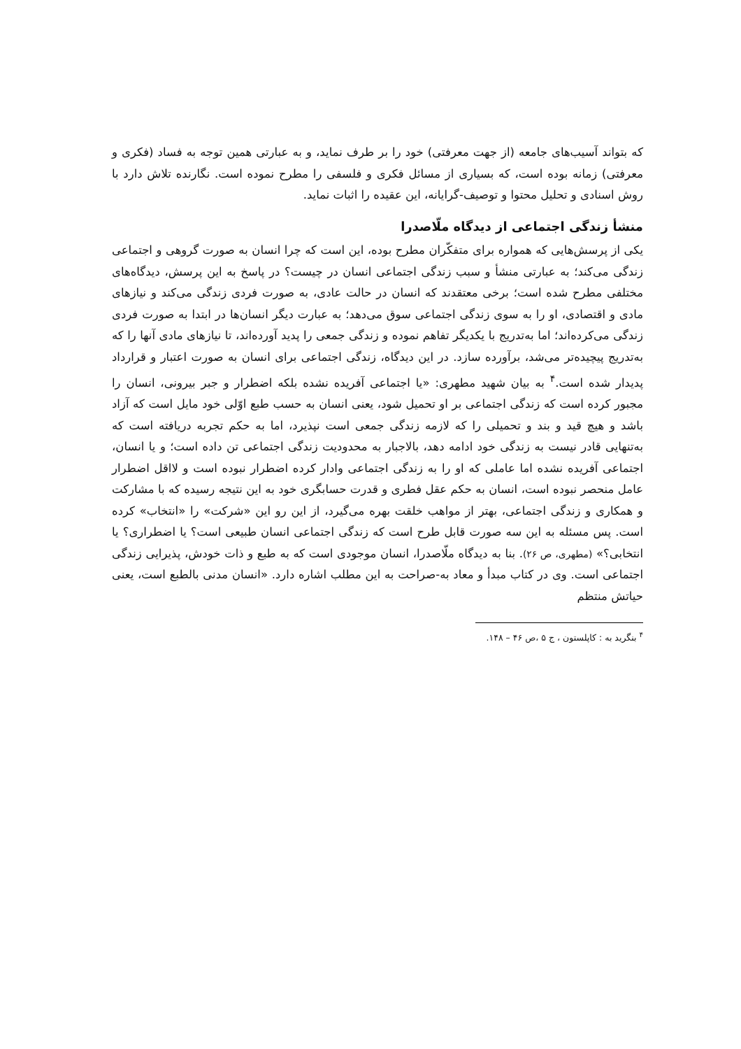که بتواند آسیب‌های جامعه (از جهت معرفتی) خود را بر طرف نماید، و به عبارتی همین توجه به فساد (فکری و معرفتی) زمانه بوده است، که بسیاری از مسائل فکری و فلسفی را مطرح نموده است. نگارنده تلاش دارد با روش اسنادی و تحلیل محتوا و توصیف-گرایانه، این عقیده را اثبات نماید.
منشأ زندگی اجتماعی از دیدگاه ملّاصدرا
یکی از پرسش‌هایی که همواره برای متفکّران مطرح بوده، این است که چرا انسان به صورت گروهی و اجتماعی زندگی می‌کند؛ به عبارتی منشأ و سبب زندگی اجتماعی انسان در چیست؟ در پاسخ به این پرسش، دیدگاه‌های مختلفی مطرح شده است؛ برخی معتقدند که انسان در حالت عادی، به صورت فردی زندگی می‌کند و نیازهای مادی و اقتصادی، او را به سوی زندگی اجتماعی سوق می‌دهد؛ به عبارت دیگر انسان‌ها در ابتدا به صورت فردی زندگی می‌کرده‌اند؛ اما به‌تدریج با یکدیگر تفاهم نموده و زندگی جمعی را پدید آورده‌اند، تا نیازهای مادی آنها را که به‌تدریج پیچیده‌تر می‌شد، برآورده سازد. در این دیدگاه، زندگی اجتماعی برای انسان به صورت اعتبار و قرارداد پدیدار شده است.<sup>۴</sup> به بیان شهید مطهری: «یا اجتماعی آفریده نشده بلکه اضطرار و جبر بیرونی، انسان را مجبور کرده است که زندگی اجتماعی بر او تحمیل شود، یعنی انسان به حسب طبع اوّلی خود مایل است که آزاد باشد و هیچ قید و بند و تحمیلی را که لازمه زندگی جمعی است نپذیرد، اما به حکم تجربه دریافته است که به‌تنهایی قادر نیست به زندگی خود ادامه دهد، بالاجبار به محدودیت زندگی اجتماعی تن داده است؛ و یا انسان، اجتماعی آفریده نشده اما عاملی که او را به زندگی اجتماعی وادار کرده اضطرار نبوده است و لااقل اضطرار عامل منحصر نبوده است، انسان به حکم عقل فطری و قدرت حسابگری خود به این نتیجه رسیده که با مشارکت و همکاری و زندگی اجتماعی، بهتر از مواهب خلقت بهره می‌گیرد، از این رو این «شرکت» را «انتخاب» کرده است. پس مسئله به این سه صورت قابل طرح است که زندگی اجتماعی انسان طبیعی است؟ یا اضطراری؟ یا انتخابی؟» (مطهری، ص ۲۶). بنا به دیدگاه ملّاصدرا، انسان موجودی است که به طبع و ذات خودش، پذیرایی زندگی اجتماعی است. وی در کتاب مبدأ و معاد به-صراحت به این مطلب اشاره دارد. «انسان مدنی بالطبع است، یعنی حیاتش منتظم
<sup>۴</sup> بنگرید به : کاپلستون ، ج ۵ ،ص ۴۶ – ۱۴۸.